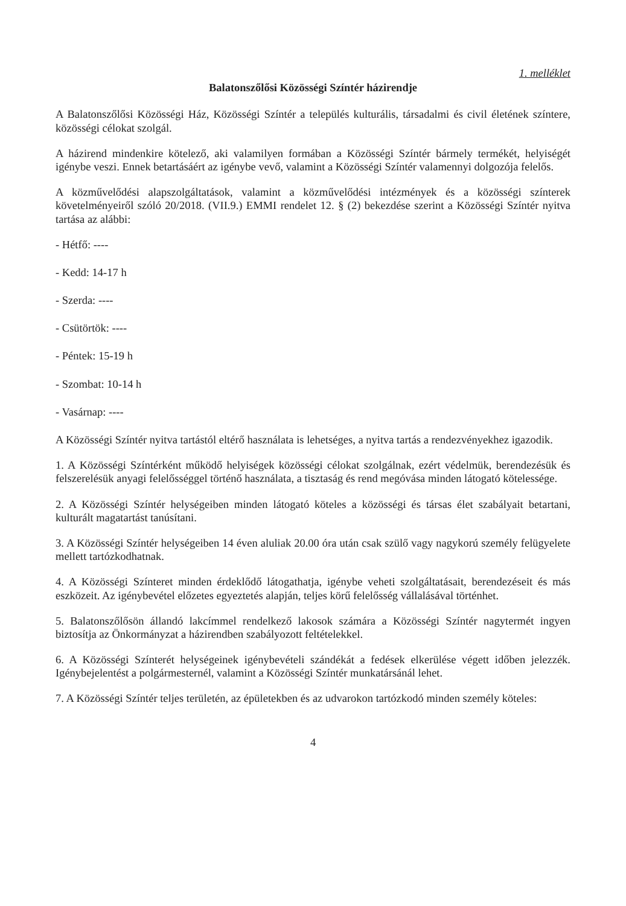1. melléklet
Balatonszőlősi Közösségi Színtér házirendje
A Balatonszőlősi Közösségi Ház, Közösségi Színtér a település kulturális, társadalmi és civil életének színtere, közösségi célokat szolgál.
A házirend mindenkire kötelező, aki valamilyen formában a Közösségi Színtér bármely termékét, helyiségét igénybe veszi. Ennek betartásáért az igénybe vevő, valamint a Közösségi Színtér valamennyi dolgozója felelős.
A közművelődési alapszolgáltatások, valamint a közművelődési intézmények és a közösségi színterek követelményeiről szóló 20/2018. (VII.9.) EMMI rendelet 12. § (2) bekezdése szerint a Közösségi Színtér nyitva tartása az alábbi:
- Hétfő: ----
- Kedd: 14-17 h
- Szerda: ----
- Csütörtök: ----
- Péntek: 15-19 h
- Szombat: 10-14 h
- Vasárnap: ----
A Közösségi Színtér nyitva tartástól eltérő használata is lehetséges, a nyitva tartás a rendezvényekhez igazodik.
1. A Közösségi Színtérként működő helyiségek közösségi célokat szolgálnak, ezért védelmük, berendezésük és felszerelésük anyagi felelősséggel történő használata, a tisztaság és rend megóvása minden látogató kötelessége.
2. A Közösségi Színtér helységeiben minden látogató köteles a közösségi és társas élet szabályait betartani, kulturált magatartást tanúsítani.
3. A Közösségi Színtér helységeiben 14 éven aluliak 20.00 óra után csak szülő vagy nagykorú személy felügyelete mellett tartózkodhatnak.
4. A Közösségi Színteret minden érdeklődő látogathatja, igénybe veheti szolgáltatásait, berendezéseit és más eszközeit. Az igénybevétel előzetes egyeztetés alapján, teljes körű felelősség vállalásával történhet.
5. Balatonszőlősön állandó lakcímmel rendelkező lakosok számára a Közösségi Színtér nagytermét ingyen biztosítja az Önkormányzat a házirendben szabályozott feltételekkel.
6. A Közösségi Színterét helységeinek igénybevételi szándékát a fedések elkerülése végett időben jelezzék. Igénybejelentést a polgármesternél, valamint a Közösségi Színtér munkatársánál lehet.
7. A Közösségi Színtér teljes területén, az épületekben és az udvarokon tartózkodó minden személy köteles:
4